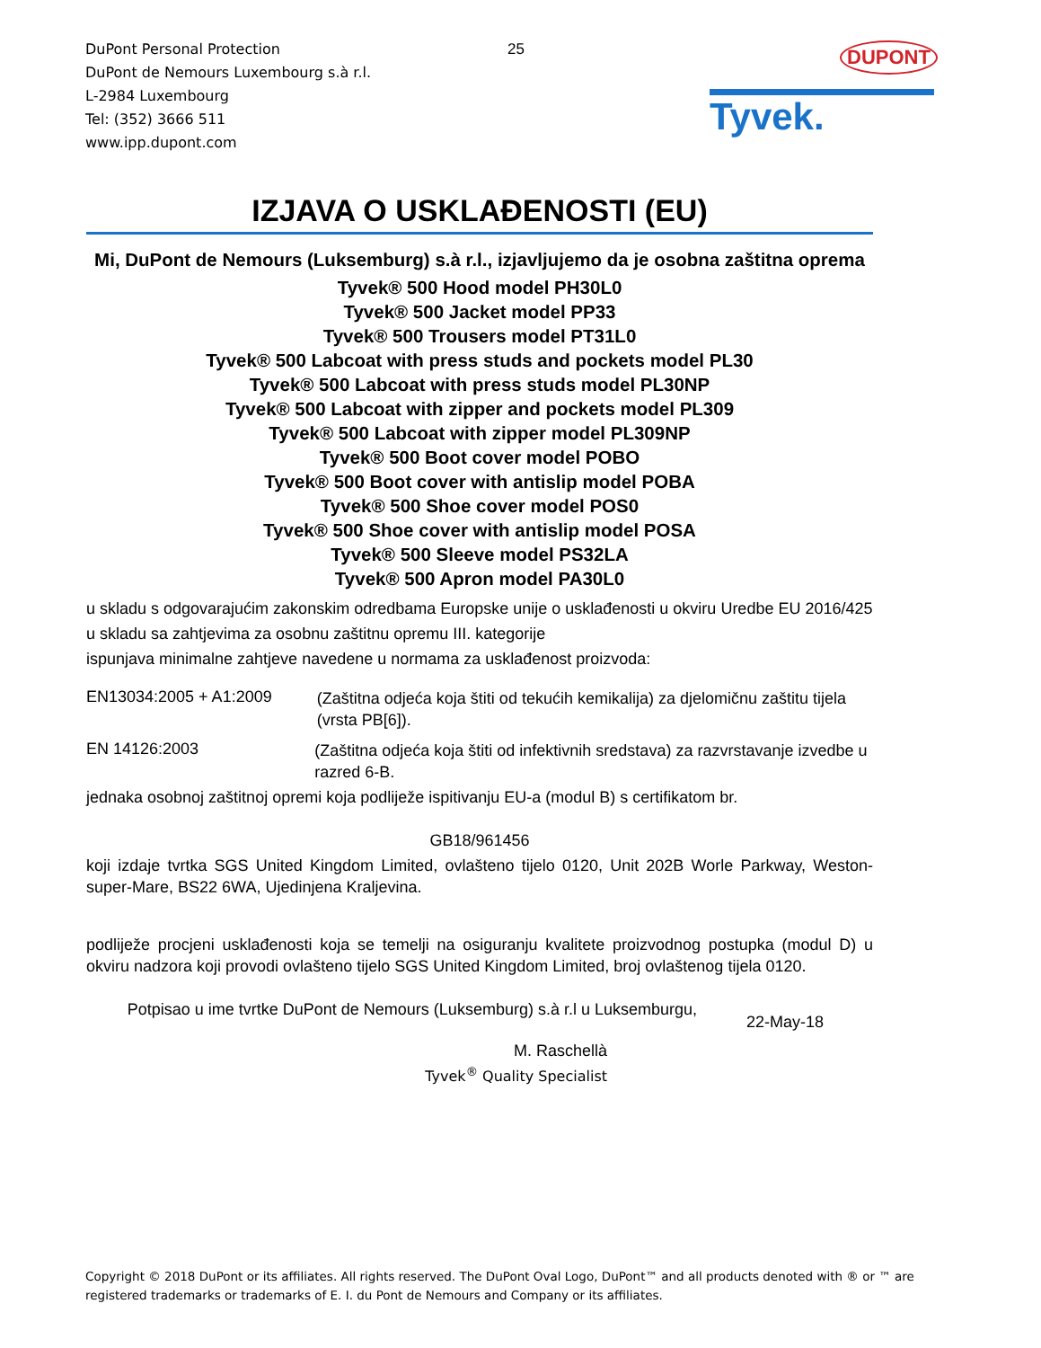DuPont Personal Protection
DuPont de Nemours Luxembourg s.à r.l.
L-2984 Luxembourg
Tel: (352) 3666 511
www.ipp.dupont.com
25
DUPONT
Tyvek.
IZJAVA O USKLAĐENOSTI (EU)
Mi, DuPont de Nemours (Luksemburg) s.à r.l., izjavljujemo da je osobna zaštitna oprema
Tyvek® 500 Hood model PH30L0
Tyvek® 500 Jacket model PP33
Tyvek® 500 Trousers model PT31L0
Tyvek® 500 Labcoat with press studs and pockets model PL30
Tyvek® 500 Labcoat with press studs model PL30NP
Tyvek® 500 Labcoat with zipper and pockets model PL309
Tyvek® 500 Labcoat with zipper model PL309NP
Tyvek® 500 Boot cover model POBO
Tyvek® 500 Boot cover with antislip model POBA
Tyvek® 500 Shoe cover model POS0
Tyvek® 500 Shoe cover with antislip model POSA
Tyvek® 500 Sleeve model PS32LA
Tyvek® 500 Apron model PA30L0
u skladu s odgovarajućim zakonskim odredbama Europske unije o usklađenosti u okviru Uredbe EU 2016/425
u skladu sa zahtjevima za osobnu zaštitnu opremu III. kategorije
ispunjava minimalne zahtjeve navedene u normama za usklađenost proizvoda:
EN13034:2005 + A1:2009
(Zaštitna odjeća koja štiti od tekućih kemikalija) za djelomičnu zaštitu tijela (vrsta PB[6]).
EN 14126:2003
(Zaštitna odjeća koja štiti od infektivnih sredstava) za razvrstavanje izvedbe u razred 6-B.
jednaka osobnoj zaštitnoj opremi koja podliježe ispitivanju EU-a (modul B) s certifikatom br.
GB18/961456
koji izdaje tvrtka SGS United Kingdom Limited, ovlašteno tijelo 0120, Unit 202B Worle Parkway, Weston-super-Mare, BS22 6WA, Ujedinjena Kraljevina.
podliježe procjeni usklađenosti koja se temelji na osiguranju kvalitete proizvodnog postupka (modul D) u okviru nadzora koji provodi ovlašteno tijelo SGS United Kingdom Limited, broj ovlaštenog tijela 0120.
Potpisao u ime tvrtke DuPont de Nemours (Luksemburg) s.à r.l u Luksemburgu,
22-May-18
M. Raschellà
Tyvek<sup>®</sup> Quality Specialist
Copyright © 2018 DuPont or its affiliates. All rights reserved. The DuPont Oval Logo, DuPont™ and all products denoted with ® or ™ are registered trademarks or trademarks of E. I. du Pont de Nemours and Company or its affiliates.